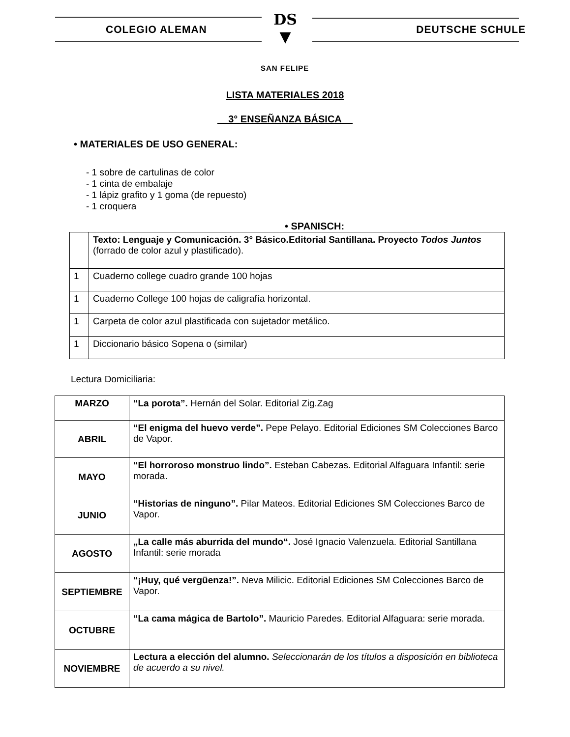COLEGIO ALEMAN DEUTSCHE SCHULE
DS
▼
SAN FELIPE
LISTA MATERIALES 2018
3° ENSEÑANZA BÁSICA
• MATERIALES DE USO GENERAL:
- 1 sobre de cartulinas de color
- 1 cinta de embalaje
- 1 lápiz grafito y 1 goma (de repuesto)
- 1 croquera
• SPANISCH:
| | Texto: Lenguaje y Comunicación. 3° Básico.Editorial Santillana. Proyecto Todos Juntos (forrado de color azul y plastificado). |
| 1 | Cuaderno college cuadro grande 100 hojas |
| 1 | Cuaderno College 100 hojas de caligrafía horizontal. |
| 1 | Carpeta de color azul plastificada con sujetador metálico. |
| 1 | Diccionario básico Sopena o (similar) |
Lectura Domiciliaria:
| MARZO | “La porota”. Hernán del Solar. Editorial Zig.Zag |
| ABRIL | “El enigma del huevo verde”. Pepe Pelayo. Editorial Ediciones SM Colecciones Barco de Vapor. |
| MAYO | “El horroroso monstruo lindo”. Esteban Cabezas. Editorial Alfaguara Infantil: serie morada. |
| JUNIO | “Historias de ninguno”. Pilar Mateos. Editorial Ediciones SM Colecciones Barco de Vapor. |
| AGOSTO | „La calle más aburrida del mundo“. José Ignacio Valenzuela. Editorial Santillana Infantil: serie morada |
| SEPTIEMBRE | “¡Huy, qué vergüenza!”. Neva Milicic. Editorial Ediciones SM Colecciones Barco de Vapor. |
| OCTUBRE | “La cama mágica de Bartolo”. Mauricio Paredes. Editorial Alfaguara: serie morada. |
| NOVIEMBRE | Lectura a elección del alumno. Seleccionarán de los títulos a disposición en biblioteca de acuerdo a su nivel. |